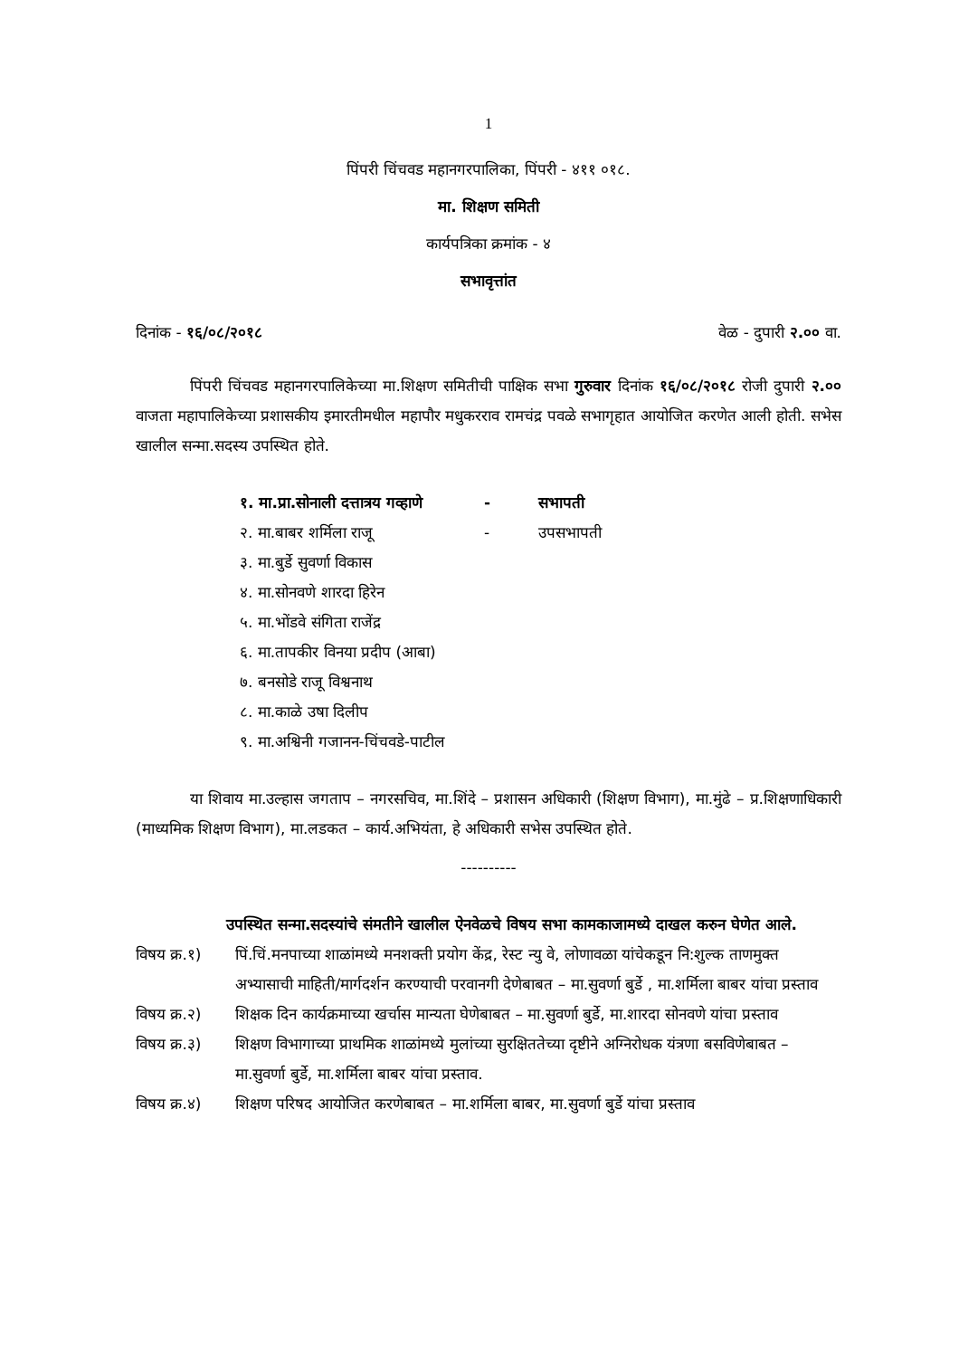1
पिंपरी चिंचवड महानगरपालिका, पिंपरी - ४११ ०१८.
मा. शिक्षण समिती
कार्यपत्रिका क्रमांक - ४
सभावृत्तांत
दिनांक - १६/०८/२०१८ वेळ - दुपारी २.०० वा.
पिंपरी चिंचवड महानगरपालिकेच्या मा.शिक्षण समितीची पाक्षिक सभा गुरुवार दिनांक १६/०८/२०१८ रोजी दुपारी २.०० वाजता महापालिकेच्या प्रशासकीय इमारतीमधील महापौर मधुकरराव रामचंद्र पवळे सभागृहात आयोजित करणेत आली होती. सभेस खालील सन्मा.सदस्य उपस्थित होते.
१. मा.प्रा.सोनाली दत्तात्रय गव्हाणे - सभापती
२. मा.बाबर शर्मिला राजू - उपसभापती
३. मा.बुर्डे सुवर्णा विकास
४. मा.सोनवणे शारदा हिरेन
५. मा.भोंडवे संगिता राजेंद्र
६. मा.तापकीर विनया प्रदीप (आबा)
७. बनसोडे राजू विश्वनाथ
८. मा.काळे उषा दिलीप
९. मा.अश्विनी गजानन-चिंचवडे-पाटील
या शिवाय मा.उल्हास जगताप – नगरसचिव, मा.शिंदे – प्रशासन अधिकारी (शिक्षण विभाग), मा.मुंढे – प्र.शिक्षणाधिकारी (माध्यमिक शिक्षण विभाग), मा.लडकत – कार्य.अभियंता, हे अधिकारी सभेस उपस्थित होते.
----------
उपस्थित सन्मा.सदस्यांचे संमतीने खालील ऐनवेळचे विषय सभा कामकाजामध्ये दाखल करुन घेणेत आले.
विषय क्र.१) पिं.चिं.मनपाच्या शाळांमध्ये मनशक्ती प्रयोग केंद्र, रेस्ट न्यु वे, लोणावळा यांचेकडून नि:शुल्क ताणमुक्त अभ्यासाची माहिती/मार्गदर्शन करण्याची परवानगी देणेबाबत – मा.सुवर्णा बुर्डे , मा.शर्मिला बाबर यांचा प्रस्ताव
विषय क्र.२) शिक्षक दिन कार्यक्रमाच्या खर्चास मान्यता घेणेबाबत – मा.सुवर्णा बुर्डे, मा.शारदा सोनवणे यांचा प्रस्ताव
विषय क्र.३) शिक्षण विभागाच्या प्राथमिक शाळांमध्ये मुलांच्या सुरक्षिततेच्या दृष्टीने अग्निरोधक यंत्रणा बसविणेबाबत – मा.सुवर्णा बुर्डे, मा.शर्मिला बाबर यांचा प्रस्ताव.
विषय क्र.४) शिक्षण परिषद आयोजित करणेबाबत – मा.शर्मिला बाबर, मा.सुवर्णा बुर्डे यांचा प्रस्ताव